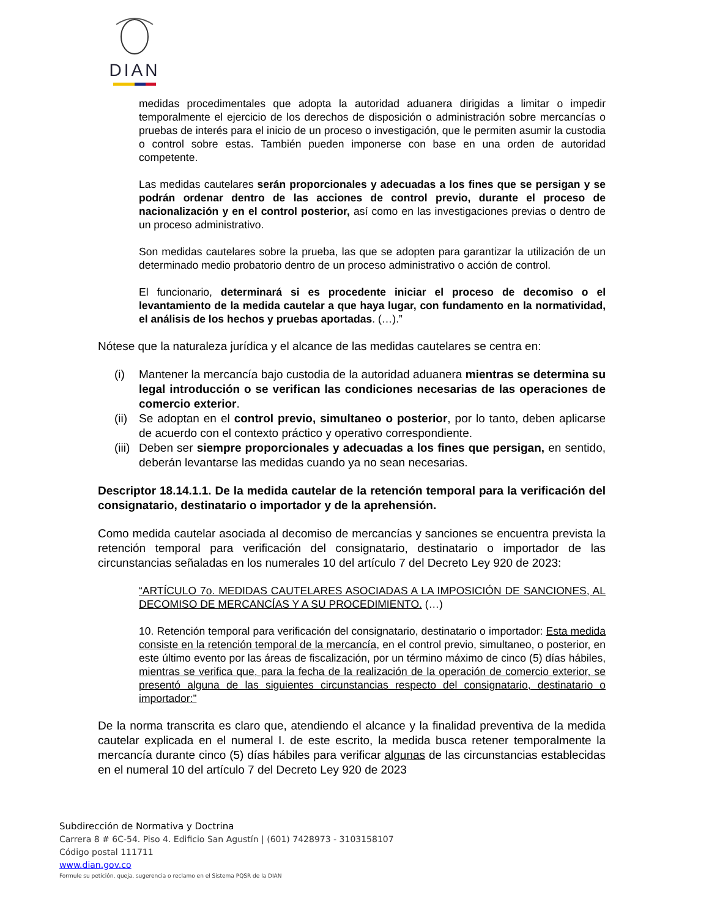DIAN
medidas procedimentales que adopta la autoridad aduanera dirigidas a limitar o impedir temporalmente el ejercicio de los derechos de disposición o administración sobre mercancías o pruebas de interés para el inicio de un proceso o investigación, que le permiten asumir la custodia o control sobre estas. También pueden imponerse con base en una orden de autoridad competente.
Las medidas cautelares serán proporcionales y adecuadas a los fines que se persigan y se podrán ordenar dentro de las acciones de control previo, durante el proceso de nacionalización y en el control posterior, así como en las investigaciones previas o dentro de un proceso administrativo.
Son medidas cautelares sobre la prueba, las que se adopten para garantizar la utilización de un determinado medio probatorio dentro de un proceso administrativo o acción de control.
El funcionario, determinará si es procedente iniciar el proceso de decomiso o el levantamiento de la medida cautelar a que haya lugar, con fundamento en la normatividad, el análisis de los hechos y pruebas aportadas. (…).”
Nótese que la naturaleza jurídica y el alcance de las medidas cautelares se centra en:
(i) Mantener la mercancía bajo custodia de la autoridad aduanera mientras se determina su legal introducción o se verifican las condiciones necesarias de las operaciones de comercio exterior.
(ii) Se adoptan en el control previo, simultaneo o posterior, por lo tanto, deben aplicarse de acuerdo con el contexto práctico y operativo correspondiente.
(iii) Deben ser siempre proporcionales y adecuadas a los fines que persigan, en sentido, deberán levantarse las medidas cuando ya no sean necesarias.
Descriptor 18.14.1.1. De la medida cautelar de la retención temporal para la verificación del consignatario, destinatario o importador y de la aprehensión.
Como medida cautelar asociada al decomiso de mercancías y sanciones se encuentra prevista la retención temporal para verificación del consignatario, destinatario o importador de las circunstancias señaladas en los numerales 10 del artículo 7 del Decreto Ley 920 de 2023:
“ARTÍCULO 7o. MEDIDAS CAUTELARES ASOCIADAS A LA IMPOSICIÓN DE SANCIONES, AL DECOMISO DE MERCANCÍAS Y A SU PROCEDIMIENTO. (…)
10. Retención temporal para verificación del consignatario, destinatario o importador: Esta medida consiste en la retención temporal de la mercancía, en el control previo, simultaneo, o posterior, en este último evento por las áreas de fiscalización, por un término máximo de cinco (5) días hábiles, mientras se verifica que, para la fecha de la realización de la operación de comercio exterior, se presentó alguna de las siguientes circunstancias respecto del consignatario, destinatario o importador:”
De la norma transcrita es claro que, atendiendo el alcance y la finalidad preventiva de la medida cautelar explicada en el numeral I. de este escrito, la medida busca retener temporalmente la mercancía durante cinco (5) días hábiles para verificar algunas de las circunstancias establecidas en el numeral 10 del artículo 7 del Decreto Ley 920 de 2023
Subdirección de Normativa y Doctrina
Carrera 8 # 6C-54. Piso 4. Edificio San Agustín | (601) 7428973 - 3103158107
Código postal 111711
www.dian.gov.co
Formule su petición, queja, sugerencia o reclamo en el Sistema PQSR de la DIAN